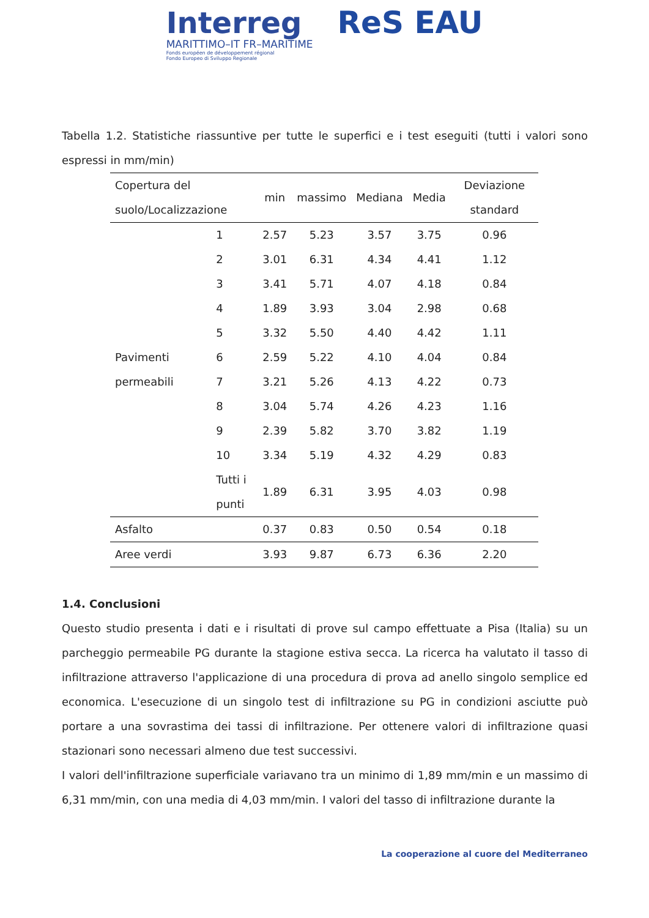Interreg
MARITTIMO–IT FR–MARITIME
Fonds européen de développement régional
Fondo Europeo di Sviluppo Regionale
ReS EAU
Tabella 1.2. Statistiche riassuntive per tutte le superfici e i test eseguiti (tutti i valori sono espressi in mm/min)
| Copertura del suolo/Localizzazione | | min | massimo | Mediana | Media | Deviazione standard |
| --- | --- | --- | --- | --- | --- | --- |
| Pavimenti permeabili | 1 | 2.57 | 5.23 | 3.57 | 3.75 | 0.96 |
| | 2 | 3.01 | 6.31 | 4.34 | 4.41 | 1.12 |
| | 3 | 3.41 | 5.71 | 4.07 | 4.18 | 0.84 |
| | 4 | 1.89 | 3.93 | 3.04 | 2.98 | 0.68 |
| | 5 | 3.32 | 5.50 | 4.40 | 4.42 | 1.11 |
| | 6 | 2.59 | 5.22 | 4.10 | 4.04 | 0.84 |
| | 7 | 3.21 | 5.26 | 4.13 | 4.22 | 0.73 |
| | 8 | 3.04 | 5.74 | 4.26 | 4.23 | 1.16 |
| | 9 | 2.39 | 5.82 | 3.70 | 3.82 | 1.19 |
| | 10 | 3.34 | 5.19 | 4.32 | 4.29 | 0.83 |
| | Tutti i punti | 1.89 | 6.31 | 3.95 | 4.03 | 0.98 |
| Asfalto | | 0.37 | 0.83 | 0.50 | 0.54 | 0.18 |
| Aree verdi | | 3.93 | 9.87 | 6.73 | 6.36 | 2.20 |
1.4. Conclusioni
Questo studio presenta i dati e i risultati di prove sul campo effettuate a Pisa (Italia) su un parcheggio permeabile PG durante la stagione estiva secca. La ricerca ha valutato il tasso di infiltrazione attraverso l'applicazione di una procedura di prova ad anello singolo semplice ed economica. L'esecuzione di un singolo test di infiltrazione su PG in condizioni asciutte può portare a una sovrastima dei tassi di infiltrazione. Per ottenere valori di infiltrazione quasi stazionari sono necessari almeno due test successivi.
I valori dell'infiltrazione superficiale variavano tra un minimo di 1,89 mm/min e un massimo di 6,31 mm/min, con una media di 4,03 mm/min. I valori del tasso di infiltrazione durante la
La cooperazione al cuore del Mediterraneo